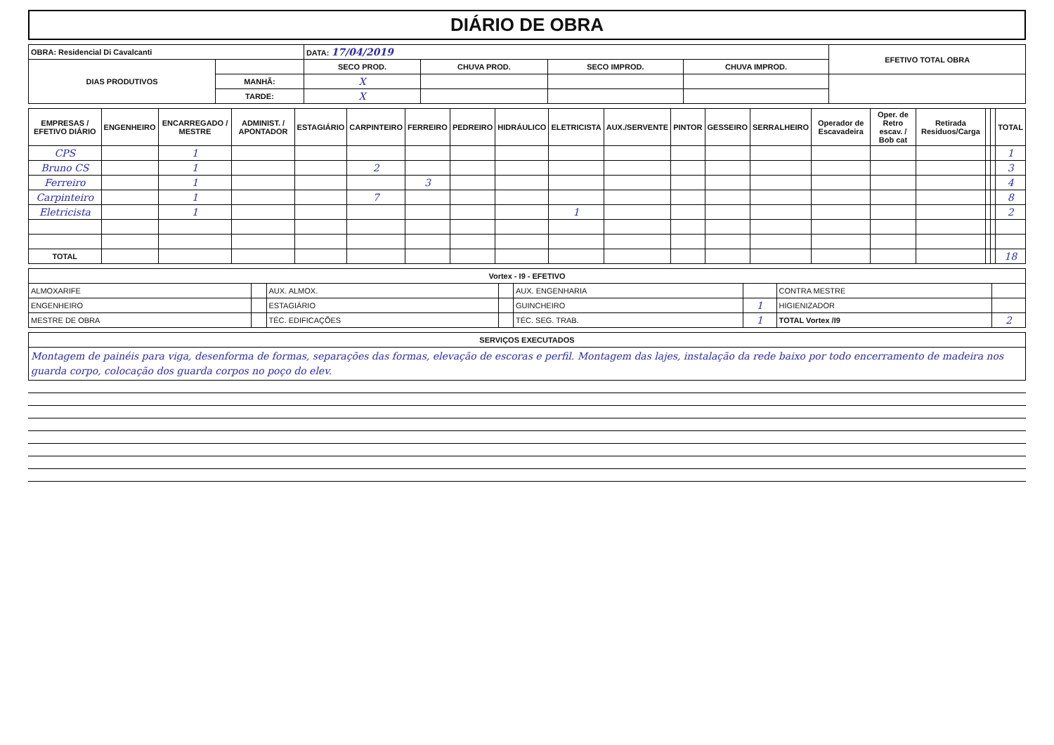DIÁRIO DE OBRA
| OBRA: Residencial Di Cavalcanti | | DATA: 17/04/2019 | | | | EFETIVO TOTAL OBRA |
| --- | --- | --- | --- | --- | --- | --- |
| DIAS PRODUTIVOS | | SECO PROD. | CHUVA PROD. | SECO IMPROD. | CHUVA IMPROD. | |
| | MANHÃ: | X | | | | |
| | TARDE: | X | | | | |
| EMPRESAS / EFETIVO DIÁRIO | ENGENHEIRO | ENCARREGADO / MESTRE | ADMINIST. / APONTADOR | ESTAGIÁRIO | CARPINTEIRO | FERREIRO | PEDREIRO | HIDRÁULICO | ELETRICISTA | AUX./SERVENTE | PINTOR | GESSEIRO | SERRALHEIRO | Operador de Escavadeira | Oper. de Retro escav. / Bob cat | Retirada Residuos/Carga | | | TOTAL |
| --- | --- | --- | --- | --- | --- | --- | --- | --- | --- | --- | --- | --- | --- | --- | --- | --- | --- | --- | --- |
| CPS | | 1 | | | | | | | | | | | | | | | | | 1 |
| Bruno CS | | 1 | | | 2 | | | | | | | | | | | | | | 3 |
| Ferreiro | | 1 | | | | 3 | | | | | | | | | | | | | 4 |
| Carpinteiro | | 1 | | | 7 | | | | | | | | | | | | | | 8 |
| Eletricista | | 1 | | | | | | | 1 | | | | | | | | | | 2 |
| TOTAL | | | | | | | | | | | | | | | | | | | 18 |
| Vortex - I9 - EFETIVO | | | | | | | |
| --- | --- | --- | --- | --- | --- | --- | --- |
| ALMOXARIFE | | AUX. ALMOX. | | AUX. ENGENHARIA | | CONTRA MESTRE | |
| ENGENHEIRO | | ESTAGIÁRIO | | GUINCHEIRO | 1 | HIGIENIZADOR | |
| MESTRE DE OBRA | | TÉC. EDIFICAÇÕES | | TÉC. SEG. TRAB. | 1 | TOTAL Vortex /I9 | 2 |
| SERVIÇOS EXECUTADOS |
| --- |
| Montagem de painéis para viga, desenforma de formas, separações das formas, elevação de escoras e perfil. Montagem das lajes, instalação da rede baixo por todo encerramento de madeira nos guarda corpo, colocação dos guarda corpos no poço do elev. |